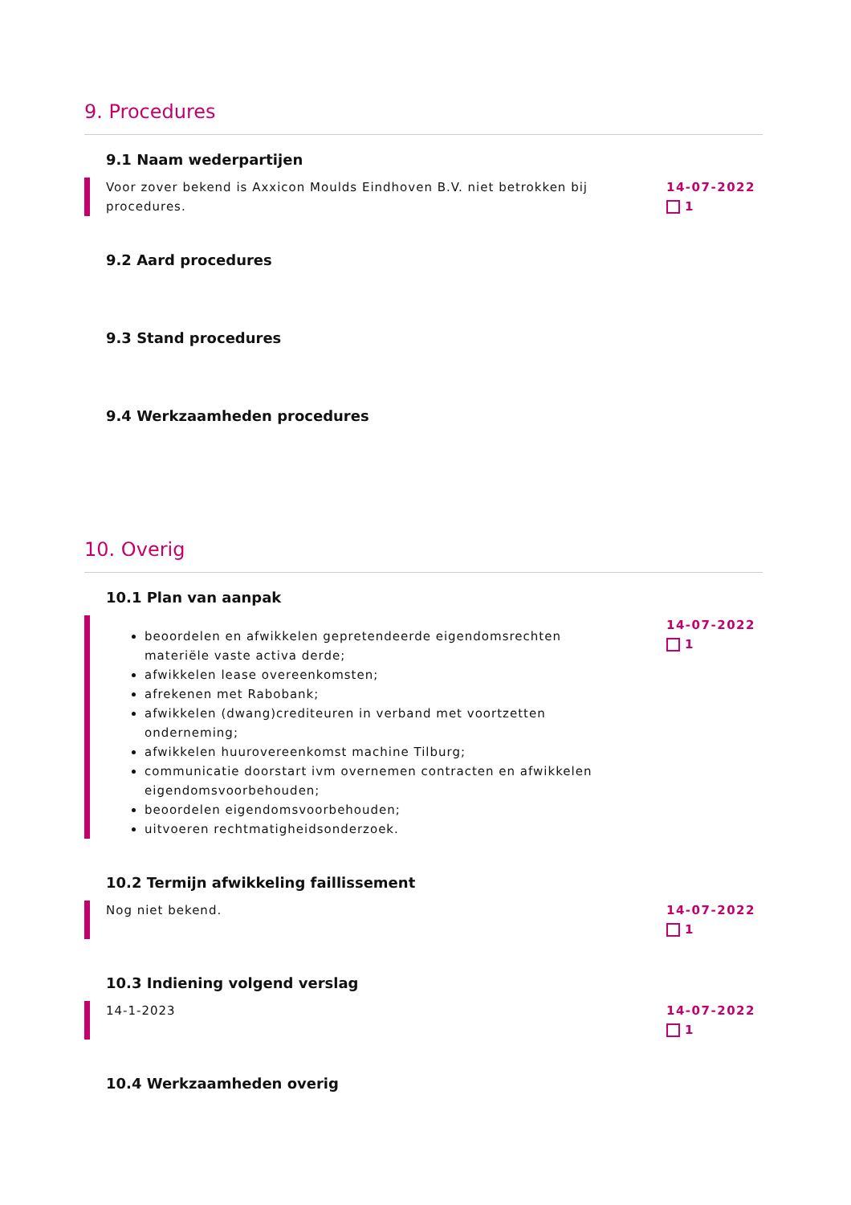9. Procedures
9.1 Naam wederpartijen
Voor zover bekend is Axxicon Moulds Eindhoven B.V. niet betrokken bij procedures.
14-07-2022
1
9.2 Aard procedures
9.3 Stand procedures
9.4 Werkzaamheden procedures
10. Overig
10.1 Plan van aanpak
beoordelen en afwikkelen gepretendeerde eigendomsrechten materiële vaste activa derde;
afwikkelen lease overeenkomsten;
afrekenen met Rabobank;
afwikkelen (dwang)crediteuren in verband met voortzetten onderneming;
afwikkelen huurovereenkomst machine Tilburg;
communicatie doorstart ivm overnemen contracten en afwikkelen eigendomsvoorbehouden;
beoordelen eigendomsvoorbehouden;
uitvoeren rechtmatigheidsonderzoek.
14-07-2022
1
10.2 Termijn afwikkeling faillissement
Nog niet bekend. 14-07-2022
1
10.3 Indiening volgend verslag
14-1-2023 14-07-2022
1
10.4 Werkzaamheden overig